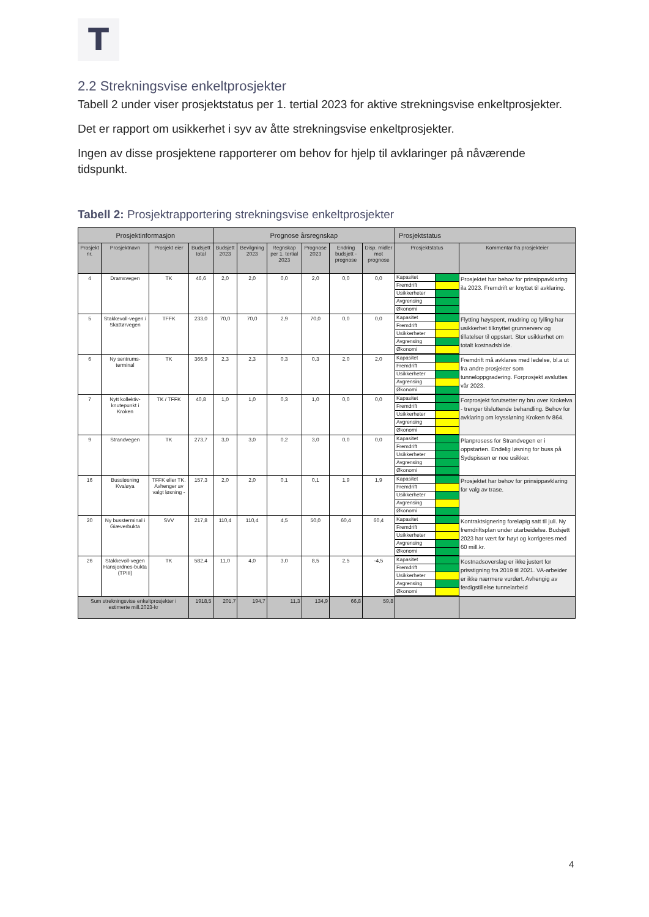T
2.2 Strekningsvise enkeltprosjekter
Tabell 2 under viser prosjektstatus per 1. tertial 2023 for aktive strekningsvise enkeltprosjekter.
Det er rapport om usikkerhet i syv av åtte strekningsvise enkeltprosjekter.
Ingen av disse prosjektene rapporterer om behov for hjelp til avklaringer på nåværende tidspunkt.
Tabell 2: Prosjektrapportering strekningsvise enkeltprosjekter
| Prosjektinformasjon | | | | Prognose årsregnskap | | | | | | Prosjektstatus | |
| --- | --- | --- | --- | --- | --- | --- | --- | --- | --- | --- | --- |
| Prosjekt nr. | Prosjektnavn | Prosjekt eier | Budsjett total | Budsjett 2023 | Bevilgning 2023 | Regnskap per 1. tertial 2023 | Prognose 2023 | Endring budsjett - prognose | Disp. midler mot prognose | Prosjektstatus | Kommentar fra prosjekteier |
| 4 | Dramsvegen | TK | 46,6 | 2,0 | 2,0 | 0,0 | 2,0 | 0,0 | 0,0 | / Kapasitet / / / Fremdrift / / / Usikkerheter / / / Avgrensing / / / Økonomi / / | Prosjektet har behov for prinsippavklaring ila 2023. Fremdrift er knyttet til avklaring. |
| 5 | Stakkevoll-vegen / Skattørvegen | TFFK | 233,0 | 70,0 | 70,0 | 2,9 | 70,0 | 0,0 | 0,0 | / Kapasitet / / / Fremdrift / / / Usikkerheter / / / Avgrensing / / / Økonomi / / | Flytting høyspent, mudring og fylling har usikkerhet tilknyttet grunnerverv og tillatelser til oppstart. Stor usikkerhet om totalt kostnadsbilde. |
| 6 | Ny sentrums-terminal | TK | 366,9 | 2,3 | 2,3 | 0,3 | 0,3 | 2,0 | 2,0 | / Kapasitet / / / Fremdrift / / / Usikkerheter / / / Avgrensing / / / Økonomi / / | Fremdrift må avklares med ledelse, bl.a ut fra andre prosjekter som tunneloppgradering. Forprosjekt avsluttes vår 2023. |
| 7 | Nytt kollektiv-knutepunkt i Kroken | TK / TFFK | 40,8 | 1,0 | 1,0 | 0,3 | 1,0 | 0,0 | 0,0 | / Kapasitet / / / Fremdrift / / / Usikkerheter / / / Avgrensing / / / Økonomi / / | Forprosjekt forutsetter ny bru over Krokelva - trenger tilsluttende behandling. Behov for avklaring om kryssløning Kroken fv 864. |
| 9 | Strandvegen | TK | 273,7 | 3,0 | 3,0 | 0,2 | 3,0 | 0,0 | 0,0 | / Kapasitet / / / Fremdrift / / / Usikkerheter / / / Avgrensing / / / Økonomi / / | Planprosess for Strandvegen er i oppstarten. Endelig løsning for buss på Sydspissen er noe usikker. |
| 16 | Bussløsning Kvaløya | TFFK eller TK. Avhenger av valgt løsning - | 157,3 | 2,0 | 2,0 | 0,1 | 0,1 | 1,9 | 1,9 | / Kapasitet / / / Fremdrift / / / Usikkerheter / / / Avgrensing / / / Økonomi / / | Prosjektet har behov for prinsippavklaring for valg av trase. |
| 20 | Ny bussterminal i Giæverbukta | SVV | 217,8 | 110,4 | 110,4 | 4,5 | 50,0 | 60,4 | 60,4 | / Kapasitet / / / Fremdrift / / / Usikkerheter / / / Avgrensing / / / Økonomi / / | Kontraktsignering foreløpig satt til juli. Ny fremdriftsplan under utarbeidelse. Budsjett 2023 har vært for høyt og korrigeres med 60 mill.kr. |
| 26 | Stakkevoll-vegen Hansjordnes-bukta (TPIII) | TK | 582,4 | 11,0 | 4,0 | 3,0 | 8,5 | 2,5 | -4,5 | / Kapasitet / / / Fremdrift / / / Usikkerheter / / / Avgrensing / / / Økonomi / / | Kostnadsoverslag er ikke justert for prisstigning fra 2019 til 2021. VA-arbeider er ikke nærmere vurdert. Avhengig av ferdigstillelse tunnelarbeid |
| Sum strekningsvise enkeltprosjekter i estimerte mill.2023-kr | | | 1918,5 | 201,7 | 194,7 | 11,3 | 134,9 | 66,8 | 59,8 | | |
4